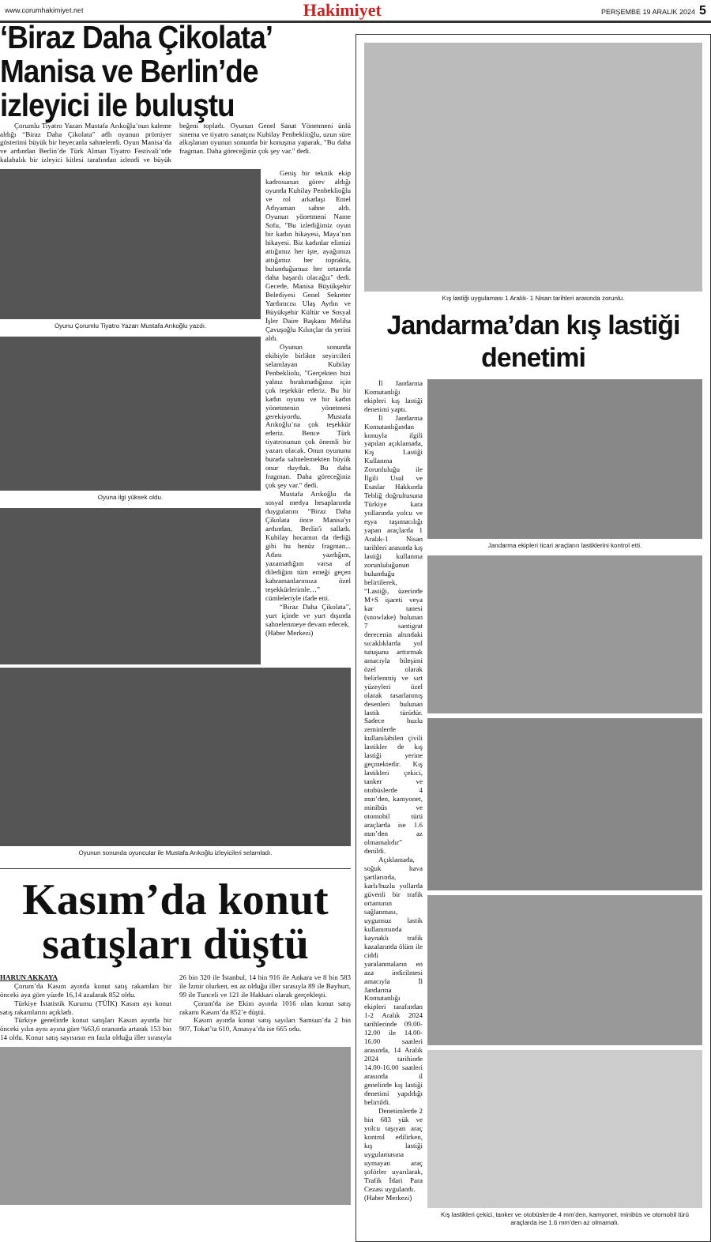www.corumhakimiyet.net Hakimiyet PERŞEMBE 19 ARALIK 2024 5
‘Biraz Daha Çikolata’ Manisa ve Berlin’de izleyici ile buluştu
Çorumlu Tiyatro Yazarı Mustafa Arıkoğlu’nun kaleme aldığı “Biraz Daha Çikolata” adlı oyunun prömiyer gösterimi büyük bir heyecanla sahnelendi. Oyun Manisa’da ve ardından Berlin’de Türk Alman Tiyatro Festivali’nde kalabalık bir izleyici kitlesi tarafından izlendi ve büyük beğeni topladı. Oyunun Genel Sanat Yönetmeni ünlü sinema ve tiyatro sanatçısı Kubilay Penbeklioğlu, uzun süre alkışlanan oyunun sonunda bir konuşma yaparak, "Bu daha fragman. Daha göreceğiniz çok şey var." dedi.
Oyunu Çorumlu Tiyatro Yazarı Mustafa Arıkoğlu yazdı.
Oyuna ilgi yüksek oldu.
Geniş bir teknik ekip kadrosunun görev aldığı oyunda Kubilay Penbeklioğlu ve rol arkadaşı Emel Adıyaman sahne aldı. Oyunun yönetmeni Name Sofu, "Bu izlediğimiz oyun bir kadın hikayesi, Maya’nın hikayesi. Biz kadınlar elimizi attığımız her işte, ayağımızı attığımız her toprakta, bulunduğumuz her ortamda daha başarılı olacağız" dedi. Gecede, Manisa Büyükşehir Belediyesi Genel Sekreter Yardımcısı Ulaş Aydın ve Büyükşehir Kültür ve Sosyal İşler Daire Başkanı Meliha Çavuşoğlu Kılınçlar da yerini aldı.
Oyunun sonunda ekibiyle birlikte seyircileri selamlayan Kubilay Penbekliolu, "Gerçekten bizi yalnız bırakmadığınız için çok teşekkür ederiz. Bu bir kadın oyunu ve bir kadın yönetmenin yönetmesi gerekiyordu. Mustafa Arıkoğlu’na çok teşekkür ederiz. Bence Türk tiyatrosunun çok önemli bir yazarı olacak. Onun oyununu burada sahnelemekten büyük onur duyduk. Bu daha fragman. Daha göreceğiniz çok şey var.“ dedi.
Mustafa Arıkoğlu da sosyal medya hesaplarında duygularını “Biraz Daha Çikolata önce Manisa'yı ardından, Berlin'i salladı. Kubilay hocamın da dediği gibi bu henüz fragman... Adını yazdığım, yazamadığım varsa af dilediğim tüm emeği geçen kahramanlarımıza özel teşekkürlerimle…” cümleleriyle ifade etti.
“Biraz Daha Çikolata”, yurt içinde ve yurt dışında sahnelenmeye devam edecek.
(Haber Merkezi)
Oyunun sonunda oyuncular ile Mustafa Arıkoğlu izleyicileri selamladı.
Kasım’da konut satışları düştü
HARUN AKKAYA
Çorum’da Kasım ayında konut satış rakamları bir önceki aya göre yüzde 16,14 azalarak 852 oldu.
Türkiye İstatistik Kurumu (TÜİK) Kasım ayı konut satış rakamlarını açıkladı.
Türkiye genelinde konut satışları Kasım ayında bir önceki yılın aynı ayına göre %63,6 oranında artarak 153 bin 14 oldu. Konut satış sayısının en fazla olduğu iller sırasıyla 26 bin 320 ile İstanbul, 14 bin 916 ile Ankara ve 8 bin 583 ile İzmir olurken, en az olduğu iller sırasıyla 89 ile Bayburt, 99 ile Tunceli ve 121 ile Hakkari olarak gerçekleşti.
Çorum'da ise Ekim ayında 1016 olan konut satış rakamı Kasım’da 852’e düştü.
Kasım ayında konut satış sayıları Samsun’da 2 bin 907, Tokat’ta 610, Amasya’da ise 665 odu.
Kış lastiği uygulaması 1 Aralık- 1 Nisan tarihleri arasında zorunlu.
Jandarma’dan kış lastiği denetimi
İl Jandarma Komutanlığı ekipleri kış lastiği denetimi yaptı.
İl Jandarma Komutanlığından konuyla ilgili yapılan açıklamada, Kış Lastiği Kullanma Zorunluluğu ile İlgili Usul ve Esaslar Hakkında Tebliğ doğrultusuna Türkiye kara yollarında yolcu ve eşya taşımacılığı yapan araçlarda 1 Aralık-1 Nisan tarihleri arasında kış lastiği kullanma zorunluluğunun bulunduğu belirtilerek, “Lastiği, üzerinde M+S işareti veya kar tanesi (snowlake) bulunan 7 santigrat derecenin altındaki sıcaklıklarda yol tutuşunu arttırmak amacıyla bileşimi özel olarak belirlenmiş ve sırt yüzeyleri özel olarak tasarlanmış desenleri bulunan lastik türüdür. Sadece buzlu zeminlerde kullanılabilen çivili lastikler de kış lastiği yerine geçmektedir. Kış lastikleri çekici, tanker ve otobüslerde 4 mm’den, kamyonet, minibüs ve otomobil türü araçlarda ise 1.6 mm’den az olmamalıdır” denildi.
Açıklamada, soğuk hava şartlarında, karlı/buzlu yollarda güvenli bir trafik ortamının sağlanması, uygunsuz lastik kullanımında kaynaklı trafik kazalarında ölüm ile ciddi yaralanmaların en aza indirilmesi amacıyla İl Jandarma Komutanlığı ekipleri tarafından 1-2 Aralık 2024 tarihlerinde 09.00-12.00 ile 14.00-16.00 saatleri arasında, 14 Aralık 2024 tarihinde 14.00-16.00 saatleri arasında il genelinde kış lastiği denetimi yapıldığı belirtildi.
Denetimlerde 2 bin 683 yük ve yolcu taşıyan araç kontrol edilirken, kış lastiği uygulamasına uymayan araç şoförler uyarılarak, Trafik İdari Para Cezası uygulandı.
(Haber Merkezi)
Jandarma ekipleri ticari araçların lastiklerini kontrol etti.
Kış lastikleri çekici, tanker ve otobüslerde 4 mm’den, kamyonet, minibüs ve otomobil türü araçlarda ise 1.6 mm’den az olmamalı.